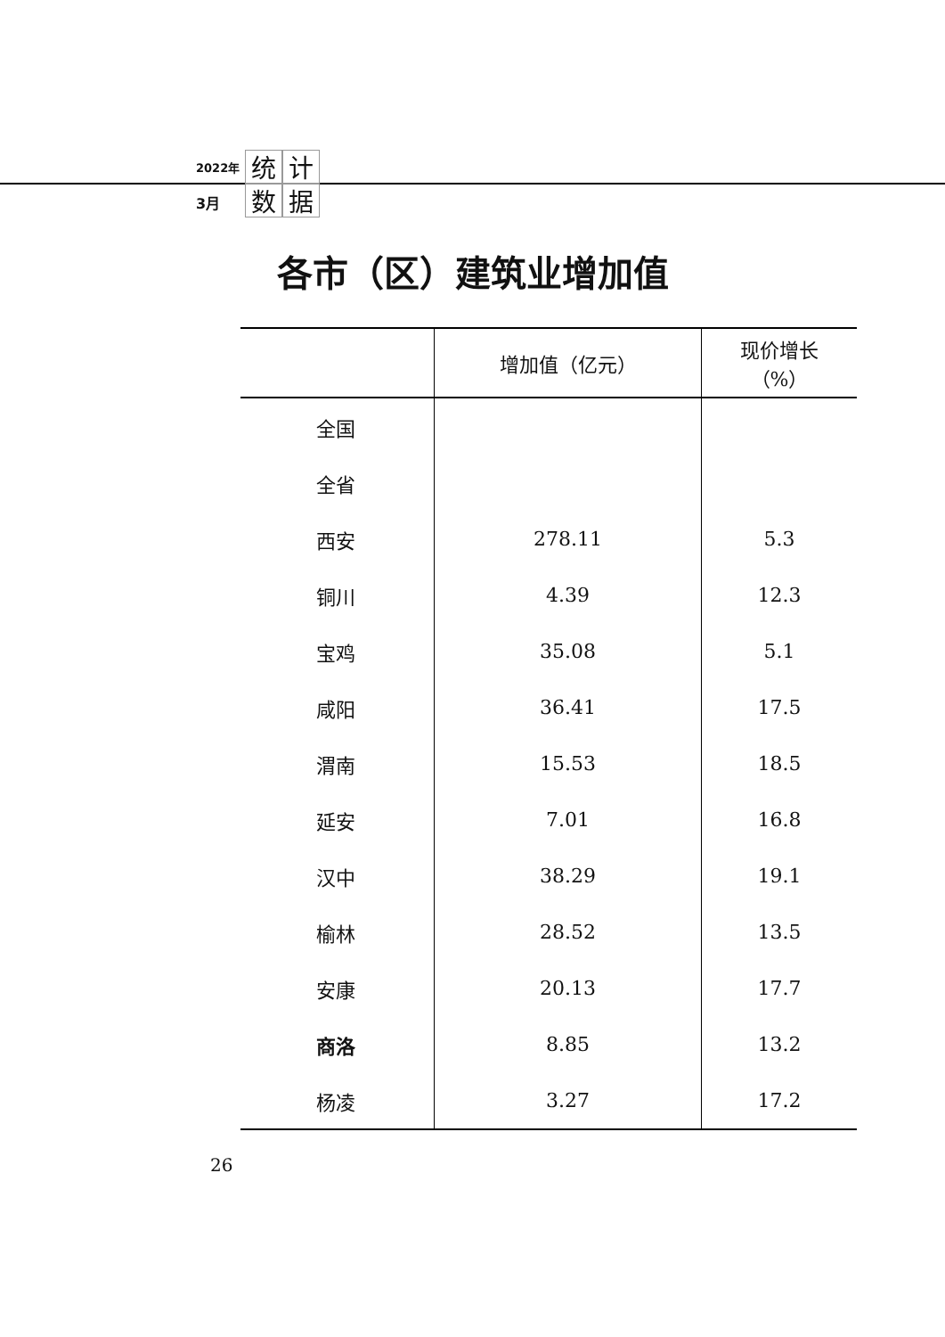2022年
3月
统计数据
各市（区）建筑业增加值
| | 增加值（亿元） | 现价增长 （%） |
| --- | --- | --- |
| 全国 | | |
| 全省 | | |
| 西安 | 278.11 | 5.3 |
| 铜川 | 4.39 | 12.3 |
| 宝鸡 | 35.08 | 5.1 |
| 咸阳 | 36.41 | 17.5 |
| 渭南 | 15.53 | 18.5 |
| 延安 | 7.01 | 16.8 |
| 汉中 | 38.29 | 19.1 |
| 榆林 | 28.52 | 13.5 |
| 安康 | 20.13 | 17.7 |
| 商洛 | 8.85 | 13.2 |
| 杨凌 | 3.27 | 17.2 |
26